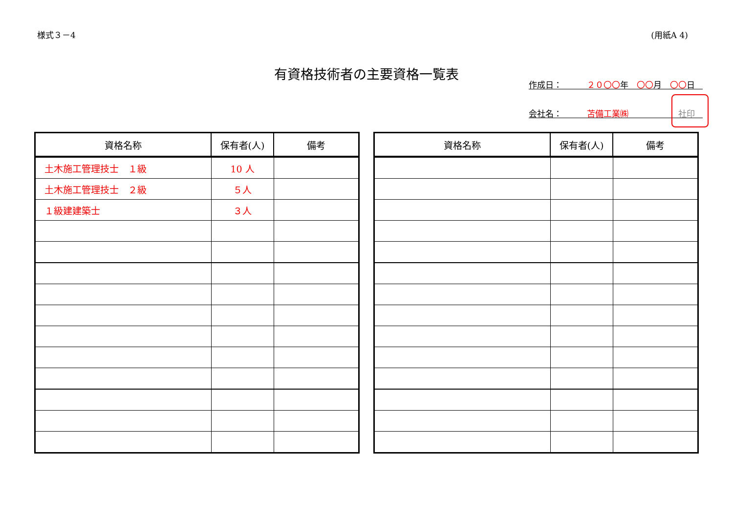様式３－4 (用紙A 4)
有資格技術者の主要資格一覧表
作成日：　　　２０〇〇年　〇〇月　〇〇日
会社名：　　　苫備工業㈱　　　　　　社印
| 資格名称 | 保有者(人) | 備考 |
| --- | --- | --- |
| 土木施工管理技士 １級 | 10 人 | |
| 土木施工管理技士 ２級 | ５人 | |
| １級建建築士 | ３人 | |
| 資格名称 | 保有者(人) | 備考 |
| --- | --- | --- |